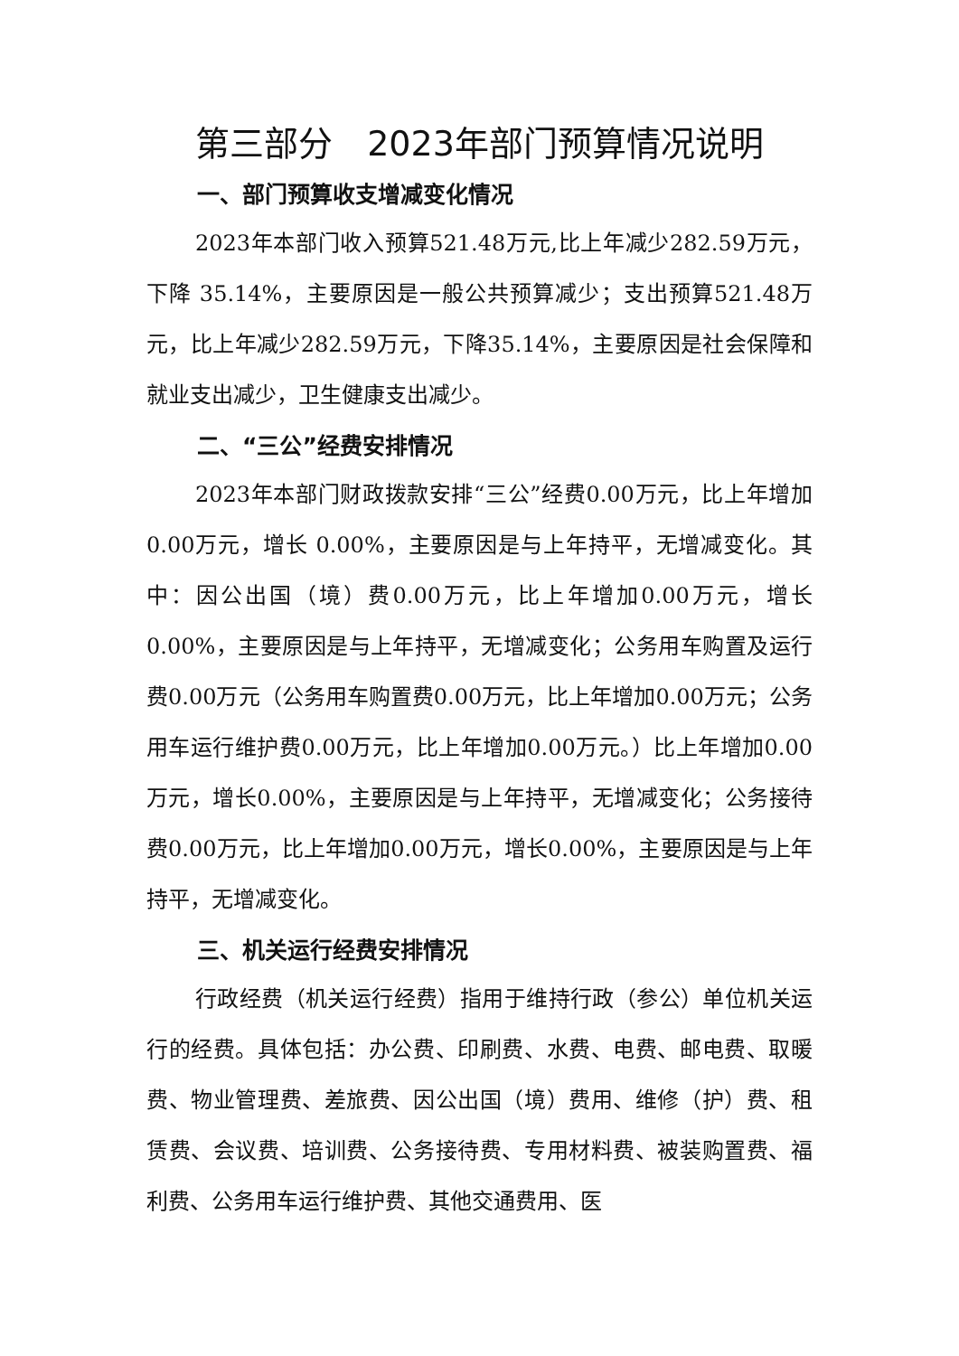第三部分　2023年部门预算情况说明
一、部门预算收支增减变化情况
2023年本部门收入预算521.48万元,比上年减少282.59万元，下降 35.14%，主要原因是一般公共预算减少；支出预算521.48万元，比上年减少282.59万元，下降35.14%，主要原因是社会保障和就业支出减少，卫生健康支出减少。
二、“三公”经费安排情况
2023年本部门财政拨款安排“三公”经费0.00万元，比上年增加 0.00万元，增长 0.00%，主要原因是与上年持平，无增减变化。其中：因公出国（境）费0.00万元，比上年增加0.00万元，增长0.00%，主要原因是与上年持平，无增减变化；公务用车购置及运行费0.00万元（公务用车购置费0.00万元，比上年增加0.00万元；公务用车运行维护费0.00万元，比上年增加0.00万元。）比上年增加0.00万元，增长0.00%，主要原因是与上年持平，无增减变化；公务接待费0.00万元，比上年增加0.00万元，增长0.00%，主要原因是与上年持平，无增减变化。
三、机关运行经费安排情况
行政经费（机关运行经费）指用于维持行政（参公）单位机关运行的经费。具体包括：办公费、印刷费、水费、电费、邮电费、取暖费、物业管理费、差旅费、因公出国（境）费用、维修（护）费、租赁费、会议费、培训费、公务接待费、专用材料费、被装购置费、福利费、公务用车运行维护费、其他交通费用、医